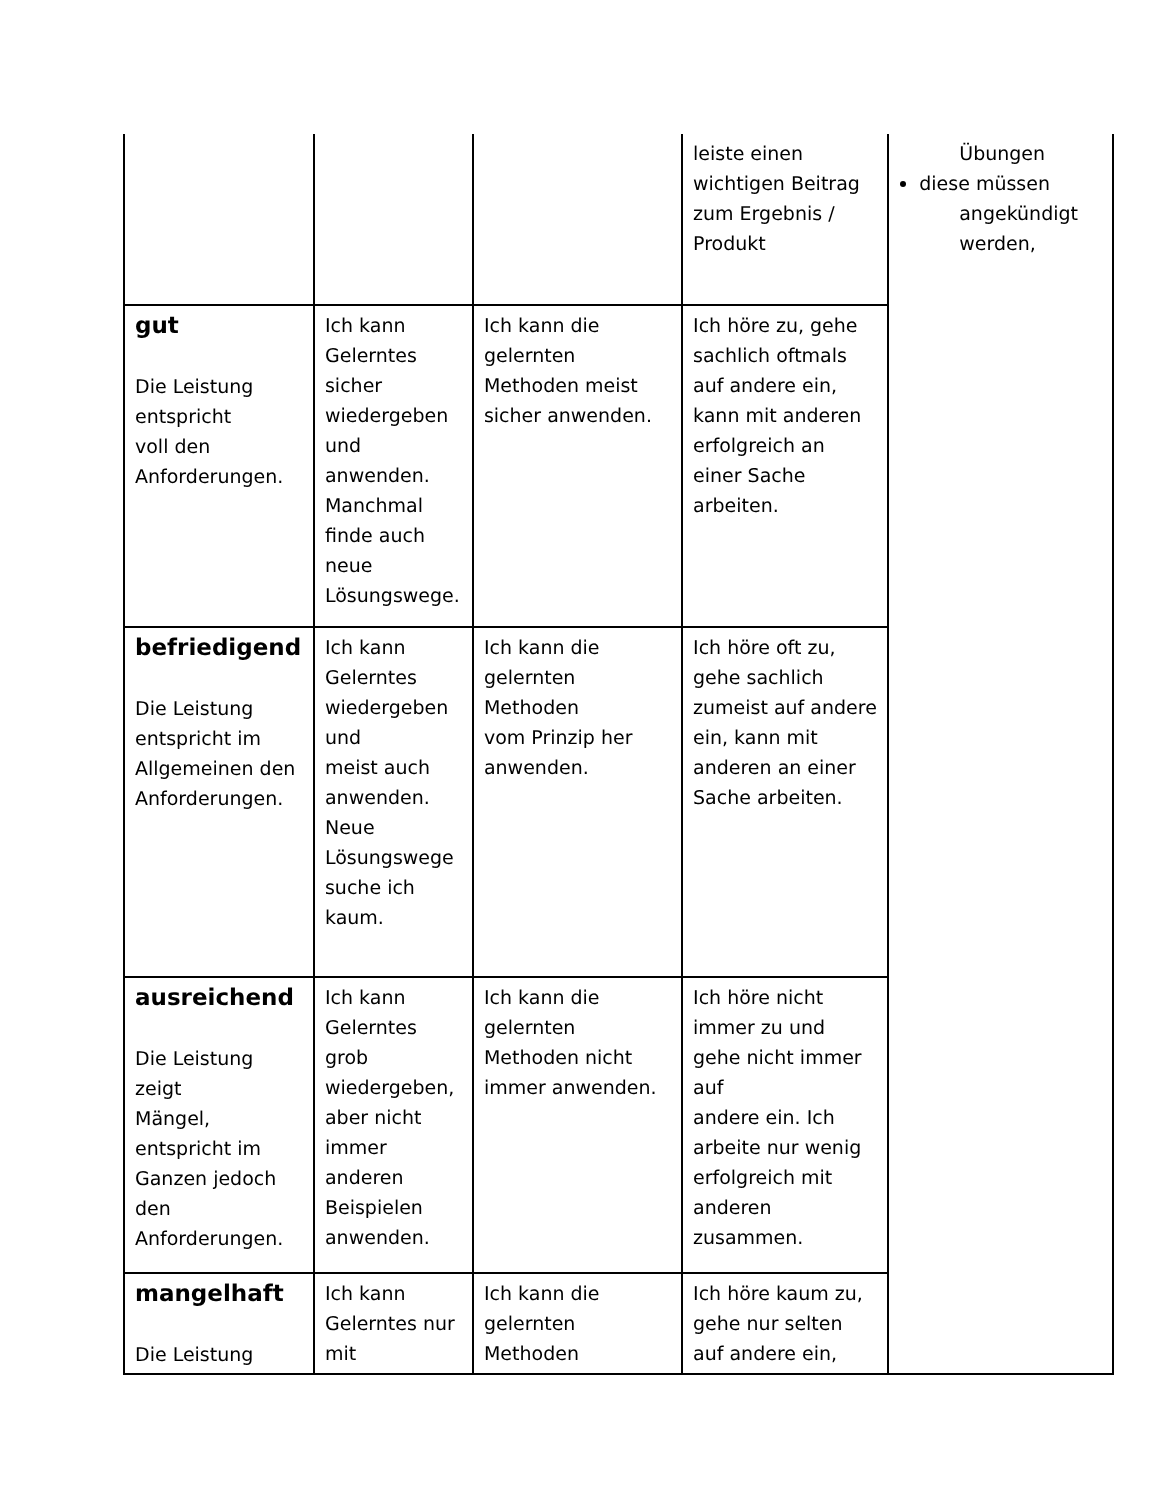| | | | leiste einen wichtigen Beitrag zum Ergebnis / Produkt | Übungen diese müssen angekündigt werden, |
| gut Die Leistung entspricht voll den Anforderungen. | Ich kann Gelerntes sicher wiedergeben und anwenden. Manchmal finde auch neue Lösungswege. | Ich kann die gelernten Methoden meist sicher anwenden. | Ich höre zu, gehe sachlich oftmals auf andere ein, kann mit anderen erfolgreich an einer Sache arbeiten. | |
| befriedigend Die Leistung entspricht im Allgemeinen den Anforderungen. | Ich kann Gelerntes wiedergeben und meist auch anwenden. Neue Lösungswege suche ich kaum. | Ich kann die gelernten Methoden vom Prinzip her anwenden. | Ich höre oft zu, gehe sachlich zumeist auf andere ein, kann mit anderen an einer Sache arbeiten. | |
| ausreichend Die Leistung zeigt Mängel, entspricht im Ganzen jedoch den Anforderungen. | Ich kann Gelerntes grob wiedergeben, aber nicht immer anderen Beispielen anwenden. | Ich kann die gelernten Methoden nicht immer anwenden. | Ich höre nicht immer zu und gehe nicht immer auf andere ein. Ich arbeite nur wenig erfolgreich mit anderen zusammen. | |
| mangelhaft Die Leistung | Ich kann Gelerntes nur mit | Ich kann die gelernten Methoden | Ich höre kaum zu, gehe nur selten auf andere ein, | |